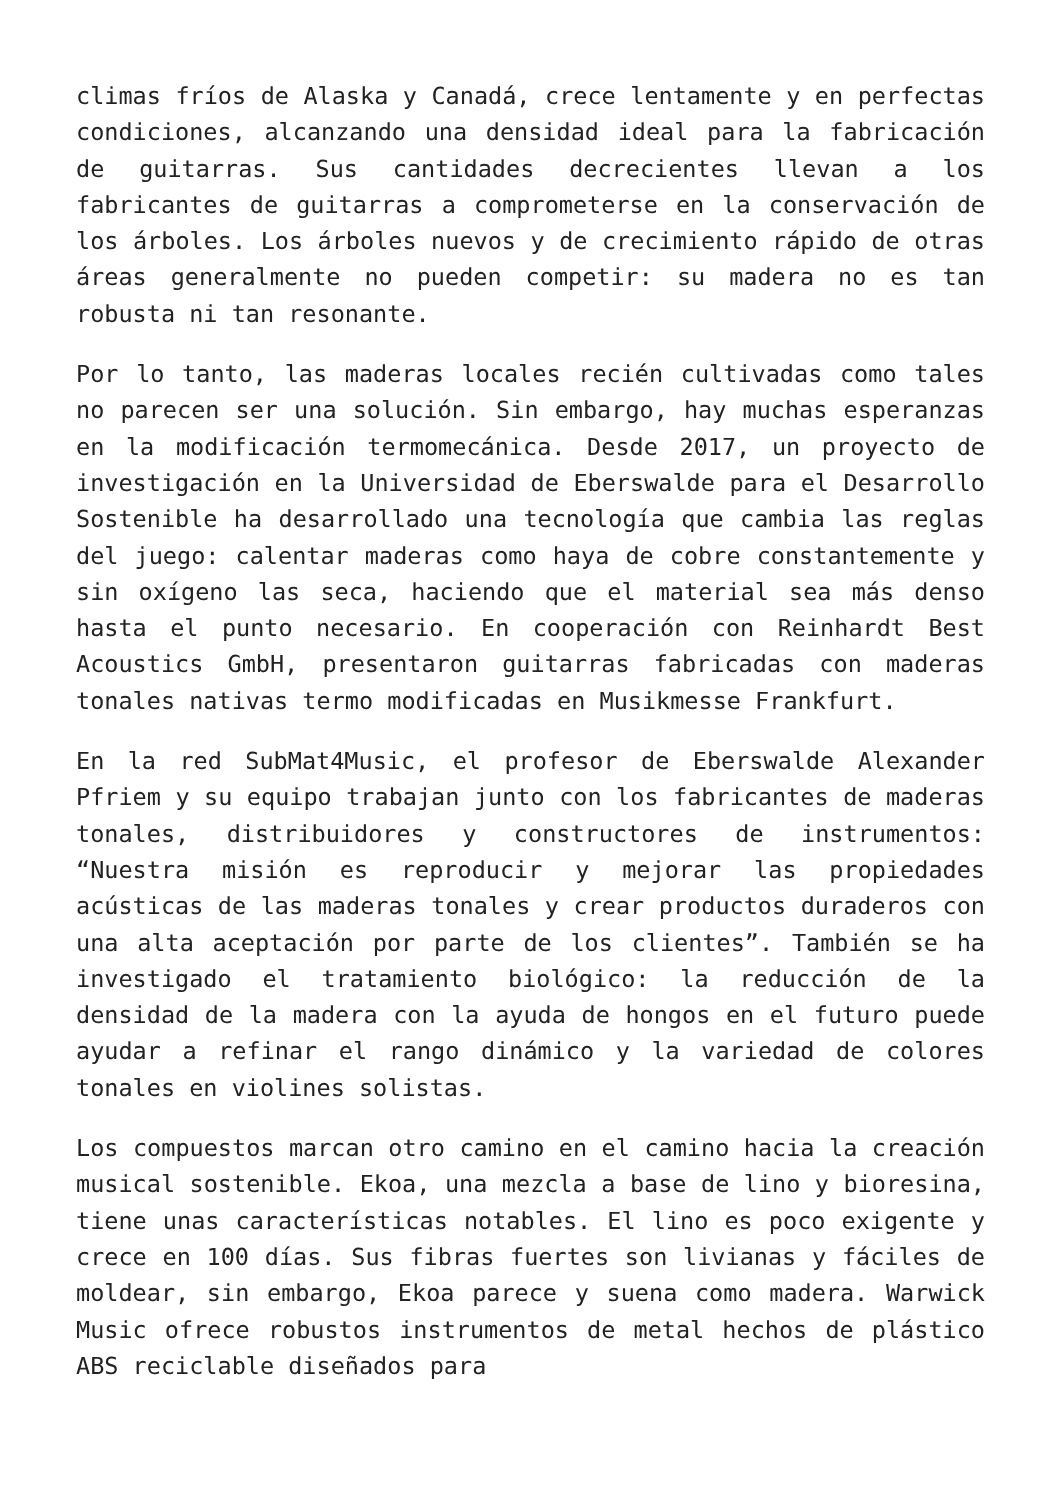climas fríos de Alaska y Canadá, crece lentamente y en perfectas condiciones, alcanzando una densidad ideal para la fabricación de guitarras. Sus cantidades decrecientes llevan a los fabricantes de guitarras a comprometerse en la conservación de los árboles. Los árboles nuevos y de crecimiento rápido de otras áreas generalmente no pueden competir: su madera no es tan robusta ni tan resonante.
Por lo tanto, las maderas locales recién cultivadas como tales no parecen ser una solución. Sin embargo, hay muchas esperanzas en la modificación termomecánica. Desde 2017, un proyecto de investigación en la Universidad de Eberswalde para el Desarrollo Sostenible ha desarrollado una tecnología que cambia las reglas del juego: calentar maderas como haya de cobre constantemente y sin oxígeno las seca, haciendo que el material sea más denso hasta el punto necesario. En cooperación con Reinhardt Best Acoustics GmbH, presentaron guitarras fabricadas con maderas tonales nativas termo modificadas en Musikmesse Frankfurt.
En la red SubMat4Music, el profesor de Eberswalde Alexander Pfriem y su equipo trabajan junto con los fabricantes de maderas tonales, distribuidores y constructores de instrumentos: “Nuestra misión es reproducir y mejorar las propiedades acústicas de las maderas tonales y crear productos duraderos con una alta aceptación por parte de los clientes”. También se ha investigado el tratamiento biológico: la reducción de la densidad de la madera con la ayuda de hongos en el futuro puede ayudar a refinar el rango dinámico y la variedad de colores tonales en violines solistas.
Los compuestos marcan otro camino en el camino hacia la creación musical sostenible. Ekoa, una mezcla a base de lino y bioresina, tiene unas características notables. El lino es poco exigente y crece en 100 días. Sus fibras fuertes son livianas y fáciles de moldear, sin embargo, Ekoa parece y suena como madera. Warwick Music ofrece robustos instrumentos de metal hechos de plástico ABS reciclable diseñados para